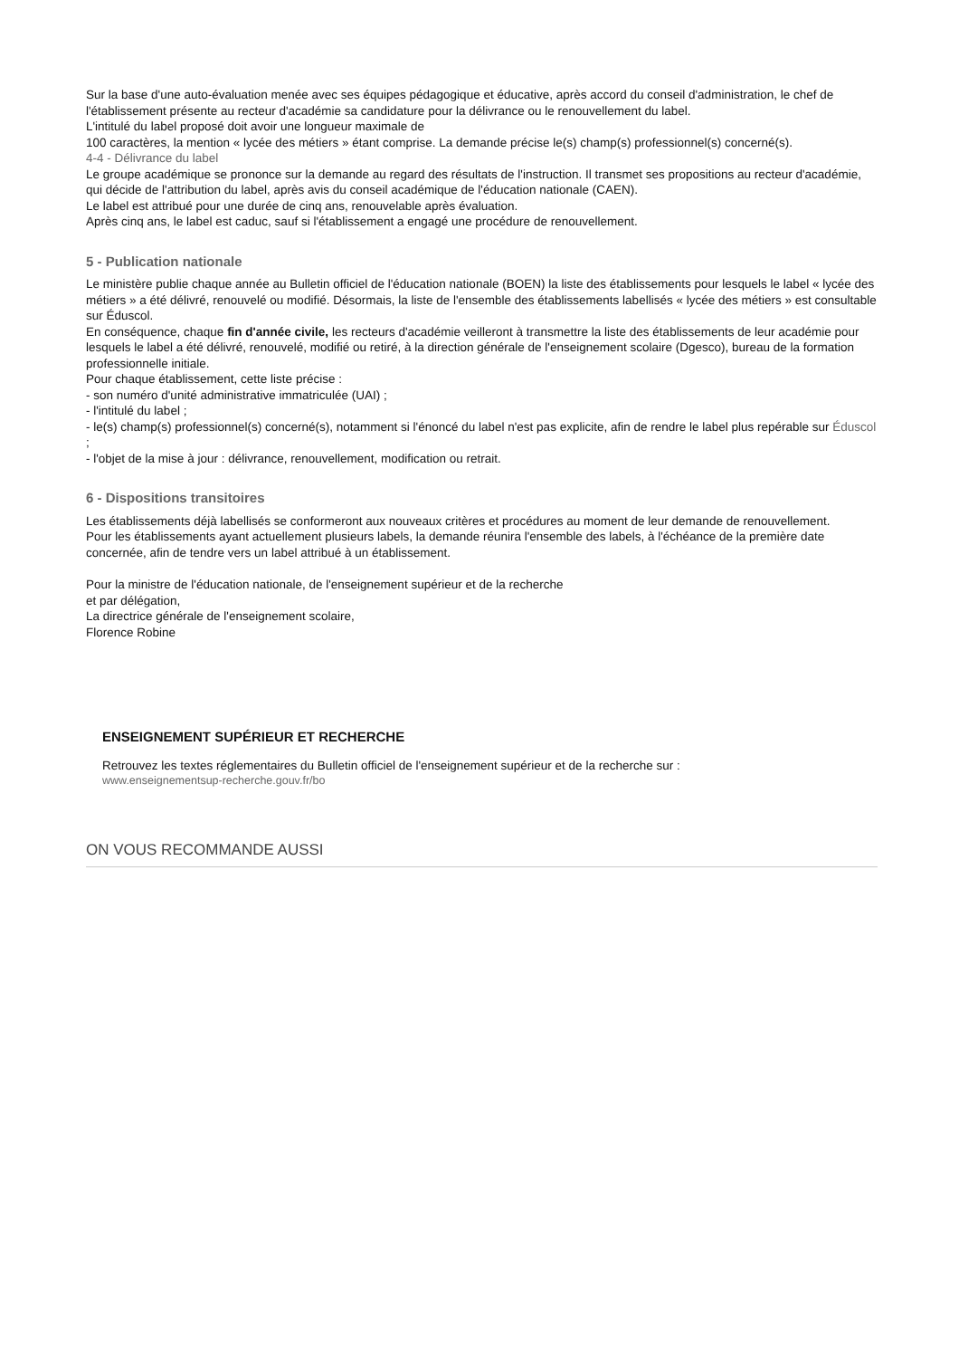Sur la base d'une auto-évaluation menée avec ses équipes pédagogique et éducative, après accord du conseil d'administration, le chef de l'établissement présente au recteur d'académie sa candidature pour la délivrance ou le renouvellement du label.
L'intitulé du label proposé doit avoir une longueur maximale de
100 caractères, la mention « lycée des métiers » étant comprise. La demande précise le(s) champ(s) professionnel(s) concerné(s).
4-4 - Délivrance du label
Le groupe académique se prononce sur la demande au regard des résultats de l'instruction. Il transmet ses propositions au recteur d'académie, qui décide de l'attribution du label, après avis du conseil académique de l'éducation nationale (CAEN).
Le label est attribué pour une durée de cinq ans, renouvelable après évaluation.
Après cinq ans, le label est caduc, sauf si l'établissement a engagé une procédure de renouvellement.
5 - Publication nationale
Le ministère publie chaque année au Bulletin officiel de l'éducation nationale (BOEN) la liste des établissements pour lesquels le label « lycée des métiers » a été délivré, renouvelé ou modifié. Désormais, la liste de l'ensemble des établissements labellisés « lycée des métiers » est consultable sur Éduscol.
En conséquence, chaque fin d'année civile, les recteurs d'académie veilleront à transmettre la liste des établissements de leur académie pour lesquels le label a été délivré, renouvelé, modifié ou retiré, à la direction générale de l'enseignement scolaire (Dgesco), bureau de la formation professionnelle initiale.
Pour chaque établissement, cette liste précise :
- son numéro d'unité administrative immatriculée (UAI) ;
- l'intitulé du label ;
- le(s) champ(s) professionnel(s) concerné(s), notamment si l'énoncé du label n'est pas explicite, afin de rendre le label plus repérable sur Éduscol ;
- l'objet de la mise à jour : délivrance, renouvellement, modification ou retrait.
6 - Dispositions transitoires
Les établissements déjà labellisés se conformeront aux nouveaux critères et procédures au moment de leur demande de renouvellement.
Pour les établissements ayant actuellement plusieurs labels, la demande réunira l'ensemble des labels, à l'échéance de la première date concernée, afin de tendre vers un label attribué à un établissement.
Pour la ministre de l'éducation nationale, de l'enseignement supérieur et de la recherche
et par délégation,
La directrice générale de l'enseignement scolaire,
Florence Robine
ENSEIGNEMENT SUPÉRIEUR ET RECHERCHE
Retrouvez les textes réglementaires du Bulletin officiel de l'enseignement supérieur et de la recherche sur :
www.enseignementsup-recherche.gouv.fr/bo
ON VOUS RECOMMANDE AUSSI